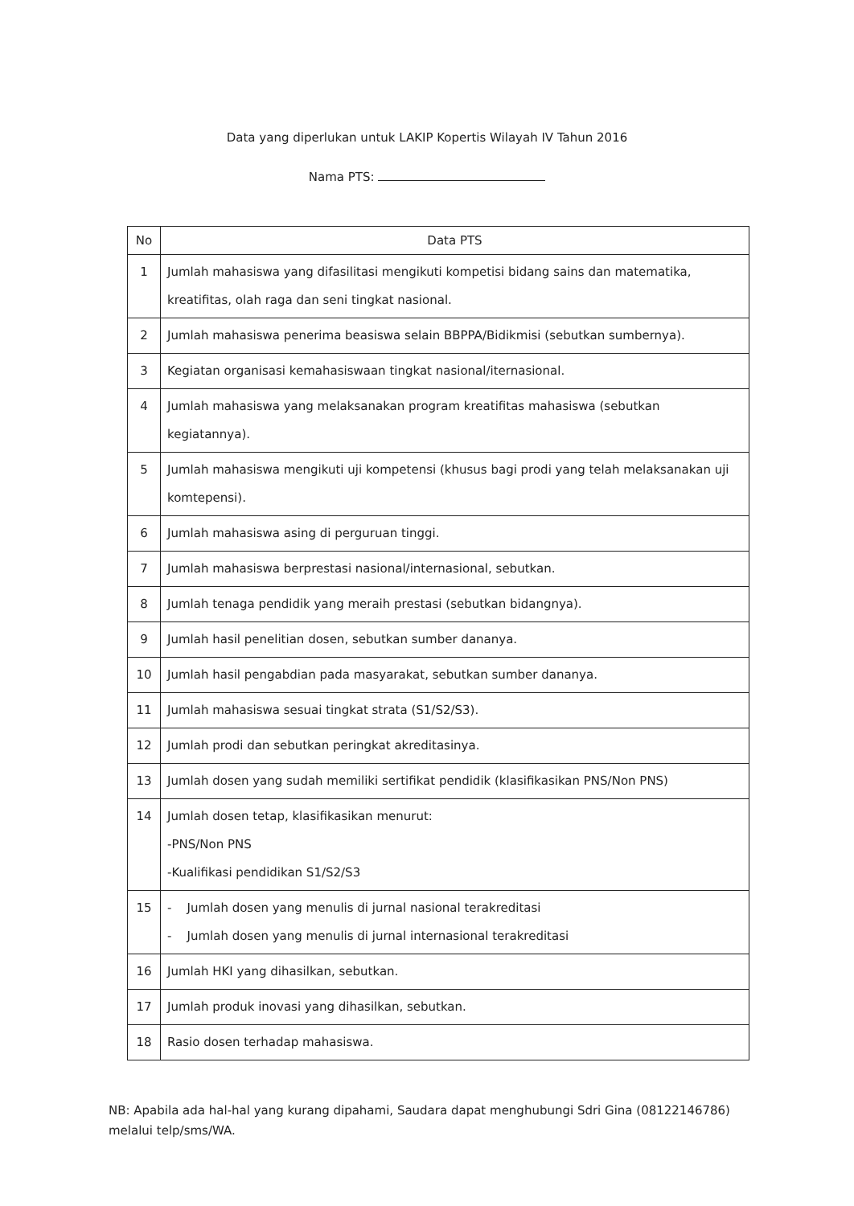Data yang diperlukan untuk LAKIP Kopertis Wilayah IV Tahun 2016
Nama PTS:
| No | Data PTS |
| --- | --- |
| 1 | Jumlah mahasiswa yang difasilitasi mengikuti kompetisi bidang sains dan matematika, kreatifitas, olah raga dan seni tingkat nasional. |
| 2 | Jumlah mahasiswa penerima beasiswa selain BBPPA/Bidikmisi (sebutkan sumbernya). |
| 3 | Kegiatan organisasi kemahasiswaan tingkat nasional/iternasional. |
| 4 | Jumlah mahasiswa yang melaksanakan program kreatifitas mahasiswa (sebutkan kegiatannya). |
| 5 | Jumlah mahasiswa mengikuti uji kompetensi (khusus bagi prodi yang telah melaksanakan uji komtepensi). |
| 6 | Jumlah mahasiswa asing di perguruan tinggi. |
| 7 | Jumlah mahasiswa berprestasi nasional/internasional, sebutkan. |
| 8 | Jumlah tenaga pendidik yang meraih prestasi (sebutkan bidangnya). |
| 9 | Jumlah hasil penelitian dosen, sebutkan sumber dananya. |
| 10 | Jumlah hasil pengabdian pada masyarakat, sebutkan sumber dananya. |
| 11 | Jumlah mahasiswa sesuai tingkat strata (S1/S2/S3). |
| 12 | Jumlah prodi dan sebutkan peringkat akreditasinya. |
| 13 | Jumlah dosen yang sudah memiliki sertifikat pendidik (klasifikasikan PNS/Non PNS) |
| 14 | Jumlah dosen tetap, klasifikasikan menurut: -PNS/Non PNS -Kualifikasi pendidikan S1/S2/S3 |
| 15 | - Jumlah dosen yang menulis di jurnal nasional terakreditasi - Jumlah dosen yang menulis di jurnal internasional terakreditasi |
| 16 | Jumlah HKI yang dihasilkan, sebutkan. |
| 17 | Jumlah produk inovasi yang dihasilkan, sebutkan. |
| 18 | Rasio dosen terhadap mahasiswa. |
NB: Apabila ada hal-hal yang kurang dipahami, Saudara dapat menghubungi Sdri Gina (08122146786) melalui telp/sms/WA.